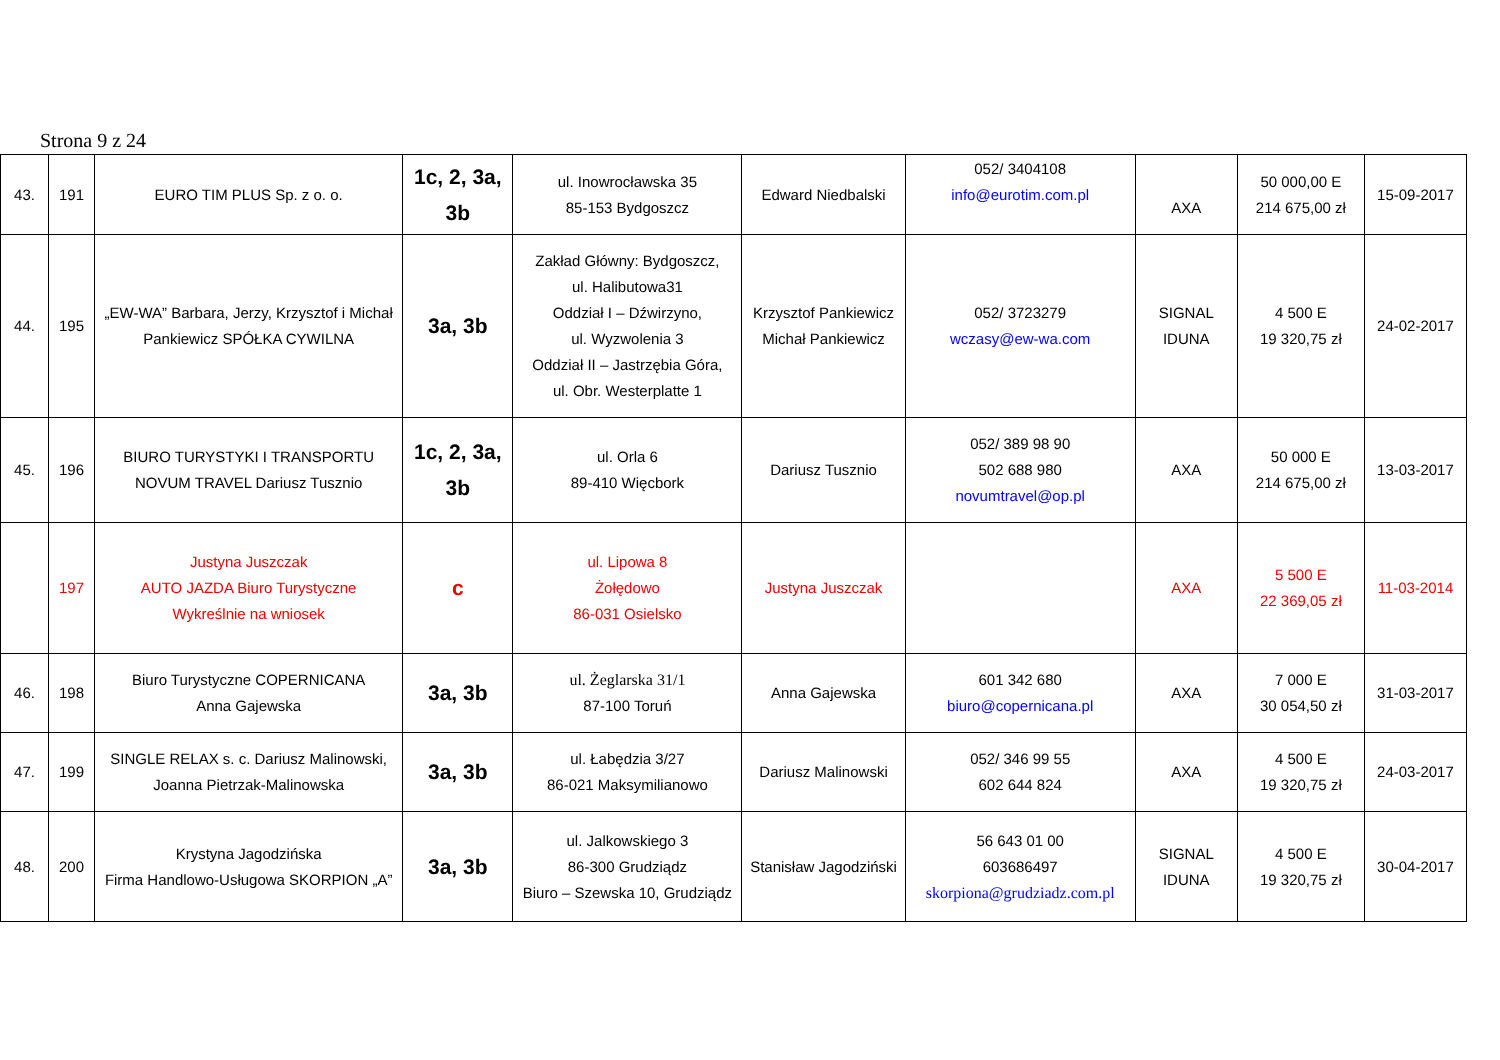Strona 9 z 24
| 43. | 191 | EURO TIM PLUS Sp. z o. o. | 1c, 2, 3a, 3b | ul. Inowrocławska 35 85-153 Bydgoszcz | Edward Niedbalski | 052/ 3404108 info@eurotim.com.pl | AXA | 50 000,00 E 214 675,00 zł | 15-09-2017 |
| 44. | 195 | „EW-WA” Barbara, Jerzy, Krzysztof i Michał Pankiewicz SPÓŁKA CYWILNA | 3a, 3b | Zakład Główny: Bydgoszcz, ul. Halibutowa31 Oddział I – Dźwirzyno, ul. Wyzwolenia 3 Oddział II – Jastrzębia Góra, ul. Obr. Westerplatte 1 | Krzysztof Pankiewicz Michał Pankiewicz | 052/ 3723279 wczasy@ew-wa.com | SIGNAL IDUNA | 4 500 E 19 320,75 zł | 24-02-2017 |
| 45. | 196 | BIURO TURYSTYKI I TRANSPORTU NOVUM TRAVEL Dariusz Tusznio | 1c, 2, 3a, 3b | ul. Orla 6 89-410 Więcbork | Dariusz Tusznio | 052/ 389 98 90 502 688 980 novumtravel@op.pl | AXA | 50 000 E 214 675,00 zł | 13-03-2017 |
| | 197 | Justyna Juszczak AUTO JAZDA Biuro Turystyczne Wykreślnie na wniosek | c | ul. Lipowa 8 Żołędowo 86-031 Osielsko | Justyna Juszczak | | AXA | 5 500 E 22 369,05 zł | 11-03-2014 |
| 46. | 198 | Biuro Turystyczne COPERNICANA Anna Gajewska | 3a, 3b | ul. Żeglarska 31/1 87-100 Toruń | Anna Gajewska | 601 342 680 biuro@copernicana.pl | AXA | 7 000 E 30 054,50 zł | 31-03-2017 |
| 47. | 199 | SINGLE RELAX s. c. Dariusz Malinowski, Joanna Pietrzak-Malinowska | 3a, 3b | ul. Łabędzia 3/27 86-021 Maksymilianowo | Dariusz Malinowski | 052/ 346 99 55 602 644 824 | AXA | 4 500 E 19 320,75 zł | 24-03-2017 |
| 48. | 200 | Krystyna Jagodzińska Firma Handlowo-Usługowa SKORPION „A” | 3a, 3b | ul. Jalkowskiego 3 86-300 Grudziądz Biuro – Szewska 10, Grudziądz | Stanisław Jagodziński | 56 643 01 00 603686497 skorpiona@grudziadz.com.pl | SIGNAL IDUNA | 4 500 E 19 320,75 zł | 30-04-2017 |